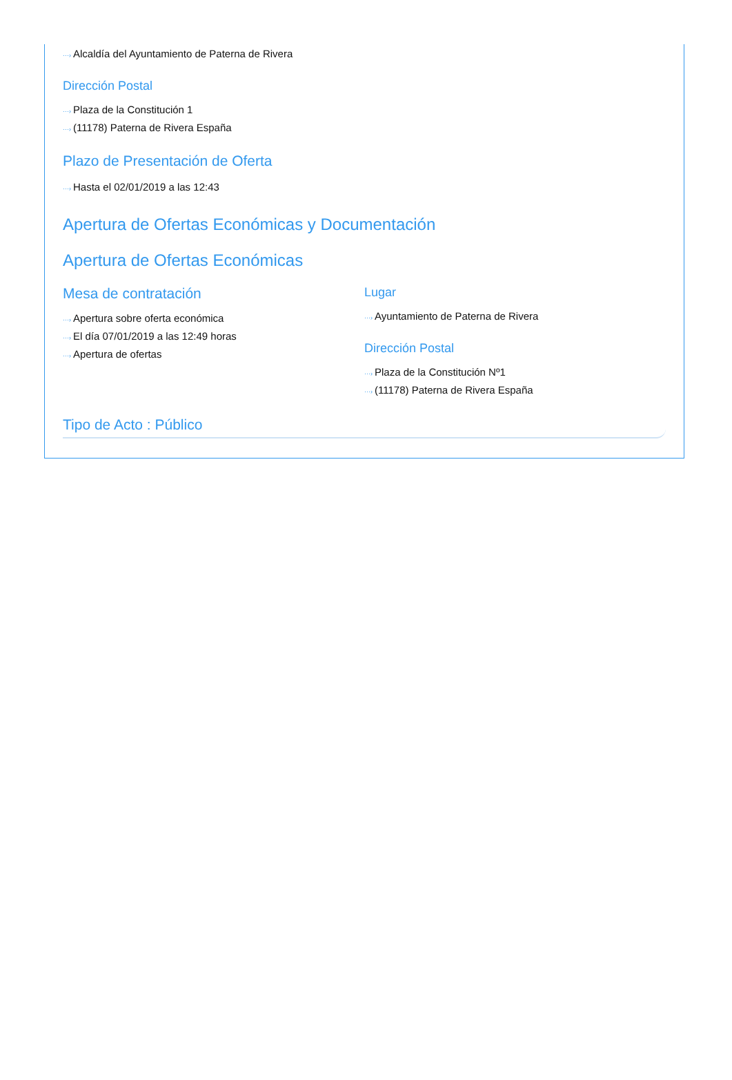···› Alcaldía del Ayuntamiento de Paterna de Rivera
Dirección Postal
···› Plaza de la Constitución 1
···› (11178) Paterna de Rivera España
Plazo de Presentación de Oferta
···› Hasta el 02/01/2019 a las 12:43
Apertura de Ofertas Económicas y Documentación
Apertura de Ofertas Económicas
Mesa de contratación
···› Apertura sobre oferta económica
···› El día 07/01/2019 a las 12:49 horas
···› Apertura de ofertas
Lugar
···› Ayuntamiento de Paterna de Rivera
Dirección Postal
···› Plaza de la Constitución Nº1
···› (11178) Paterna de Rivera España
Tipo de Acto : Público